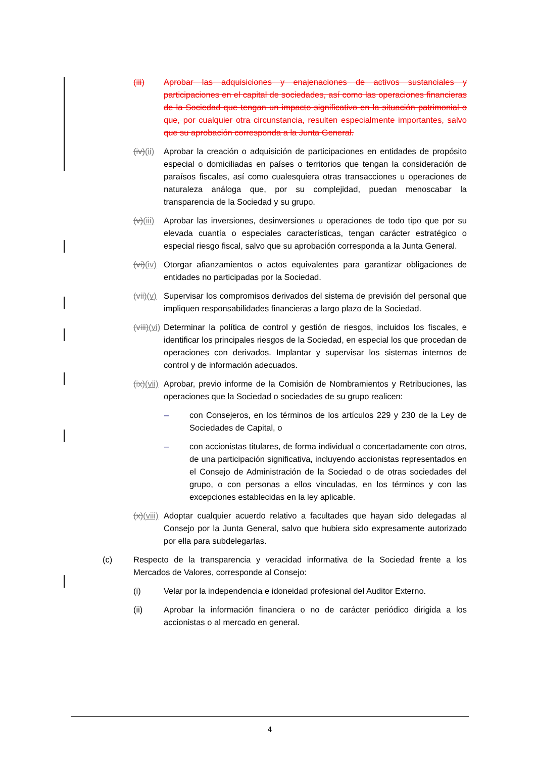(iii) Aprobar las adquisiciones y enajenaciones de activos sustanciales y participaciones en el capital de sociedades, así como las operaciones financieras de la Sociedad que tengan un impacto significativo en la situación patrimonial o que, por cualquier otra circunstancia, resulten especialmente importantes, salvo que su aprobación corresponda a la Junta General.
(iv)(ii) Aprobar la creación o adquisición de participaciones en entidades de propósito especial o domiciliadas en países o territorios que tengan la consideración de paraísos fiscales, así como cualesquiera otras transacciones u operaciones de naturaleza análoga que, por su complejidad, puedan menoscabar la transparencia de la Sociedad y su grupo.
(v)(iii) Aprobar las inversiones, desinversiones u operaciones de todo tipo que por su elevada cuantía o especiales características, tengan carácter estratégico o especial riesgo fiscal, salvo que su aprobación corresponda a la Junta General.
(vi)(iv) Otorgar afianzamientos o actos equivalentes para garantizar obligaciones de entidades no participadas por la Sociedad.
(vii)(v) Supervisar los compromisos derivados del sistema de previsión del personal que impliquen responsabilidades financieras a largo plazo de la Sociedad.
(viii)(vi) Determinar la política de control y gestión de riesgos, incluidos los fiscales, e identificar los principales riesgos de la Sociedad, en especial los que procedan de operaciones con derivados. Implantar y supervisar los sistemas internos de control y de información adecuados.
(ix)(vii) Aprobar, previo informe de la Comisión de Nombramientos y Retribuciones, las operaciones que la Sociedad o sociedades de su grupo realicen:
– con Consejeros, en los términos de los artículos 229 y 230 de la Ley de Sociedades de Capital, o
– con accionistas titulares, de forma individual o concertadamente con otros, de una participación significativa, incluyendo accionistas representados en el Consejo de Administración de la Sociedad o de otras sociedades del grupo, o con personas a ellos vinculadas, en los términos y con las excepciones establecidas en la ley aplicable.
(x)(viii) Adoptar cualquier acuerdo relativo a facultades que hayan sido delegadas al Consejo por la Junta General, salvo que hubiera sido expresamente autorizado por ella para subdelegarlas.
(c) Respecto de la transparencia y veracidad informativa de la Sociedad frente a los Mercados de Valores, corresponde al Consejo:
(i) Velar por la independencia e idoneidad profesional del Auditor Externo.
(ii) Aprobar la información financiera o no de carácter periódico dirigida a los accionistas o al mercado en general.
4